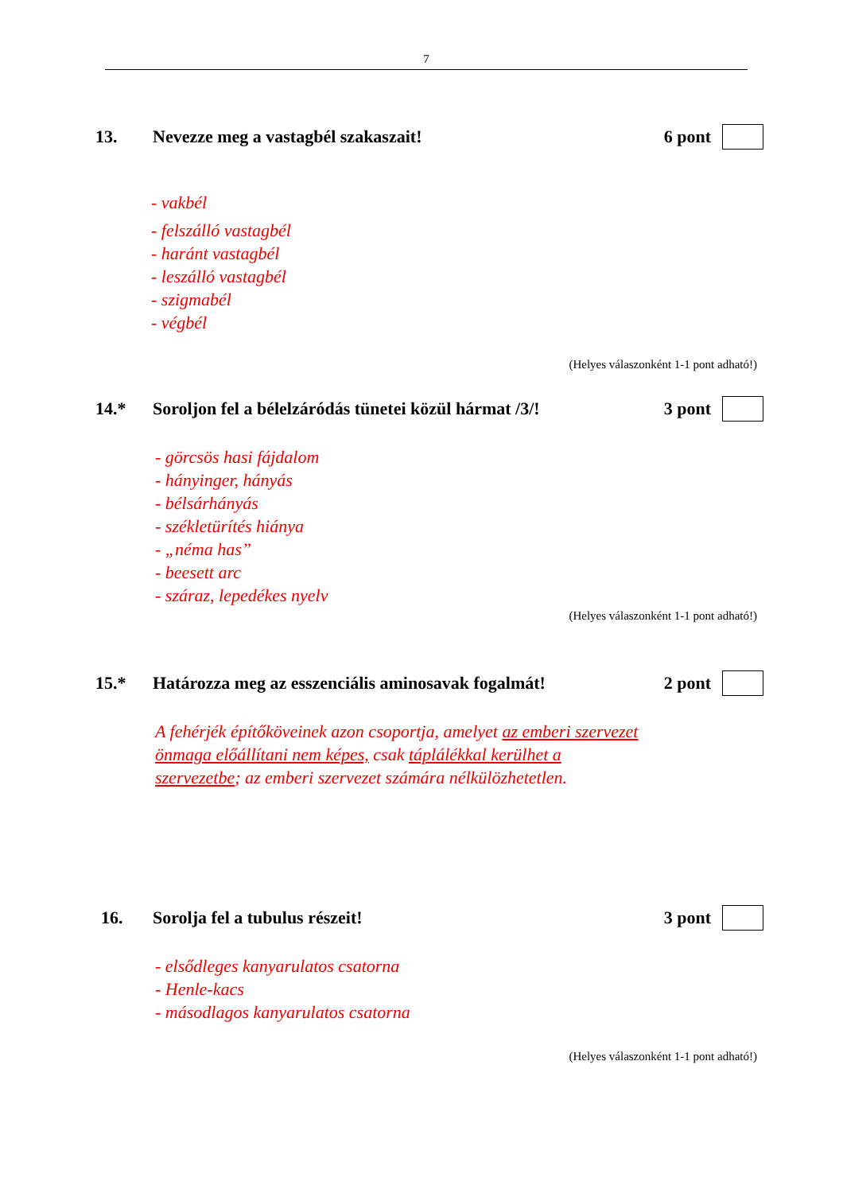7
13. Nevezze meg a vastagbél szakaszait! 6 pont
- vakbél
- felszálló vastagbél
- haránt vastagbél
- leszálló vastagbél
- szigmabél
- végbél
(Helyes válaszonként 1-1 pont adható!)
14.* Soroljon fel a bélelzáródás tünetei közül hármat /3/! 3 pont
- görcsös hasi fájdalom
- hányinger, hányás
- bélsárhányás
- székletürítés hiánya
- „néma has”
- beesett arc
- száraz, lepedékes nyelv
(Helyes válaszonként 1-1 pont adható!)
15.* Határozza meg az esszenciális aminosavak fogalmát! 2 pont
A fehérjék építőköveinek azon csoportja, amelyet az emberi szervezet önmaga előállítani nem képes, csak táplálékkal kerülhet a szervezetbe; az emberi szervezet számára nélkülözhetetlen.
16. Sorolja fel a tubulus részeit! 3 pont
- elsődleges kanyarulatos csatorna
- Henle-kacs
- másodlagos kanyarulatos csatorna
(Helyes válaszonként 1-1 pont adható!)